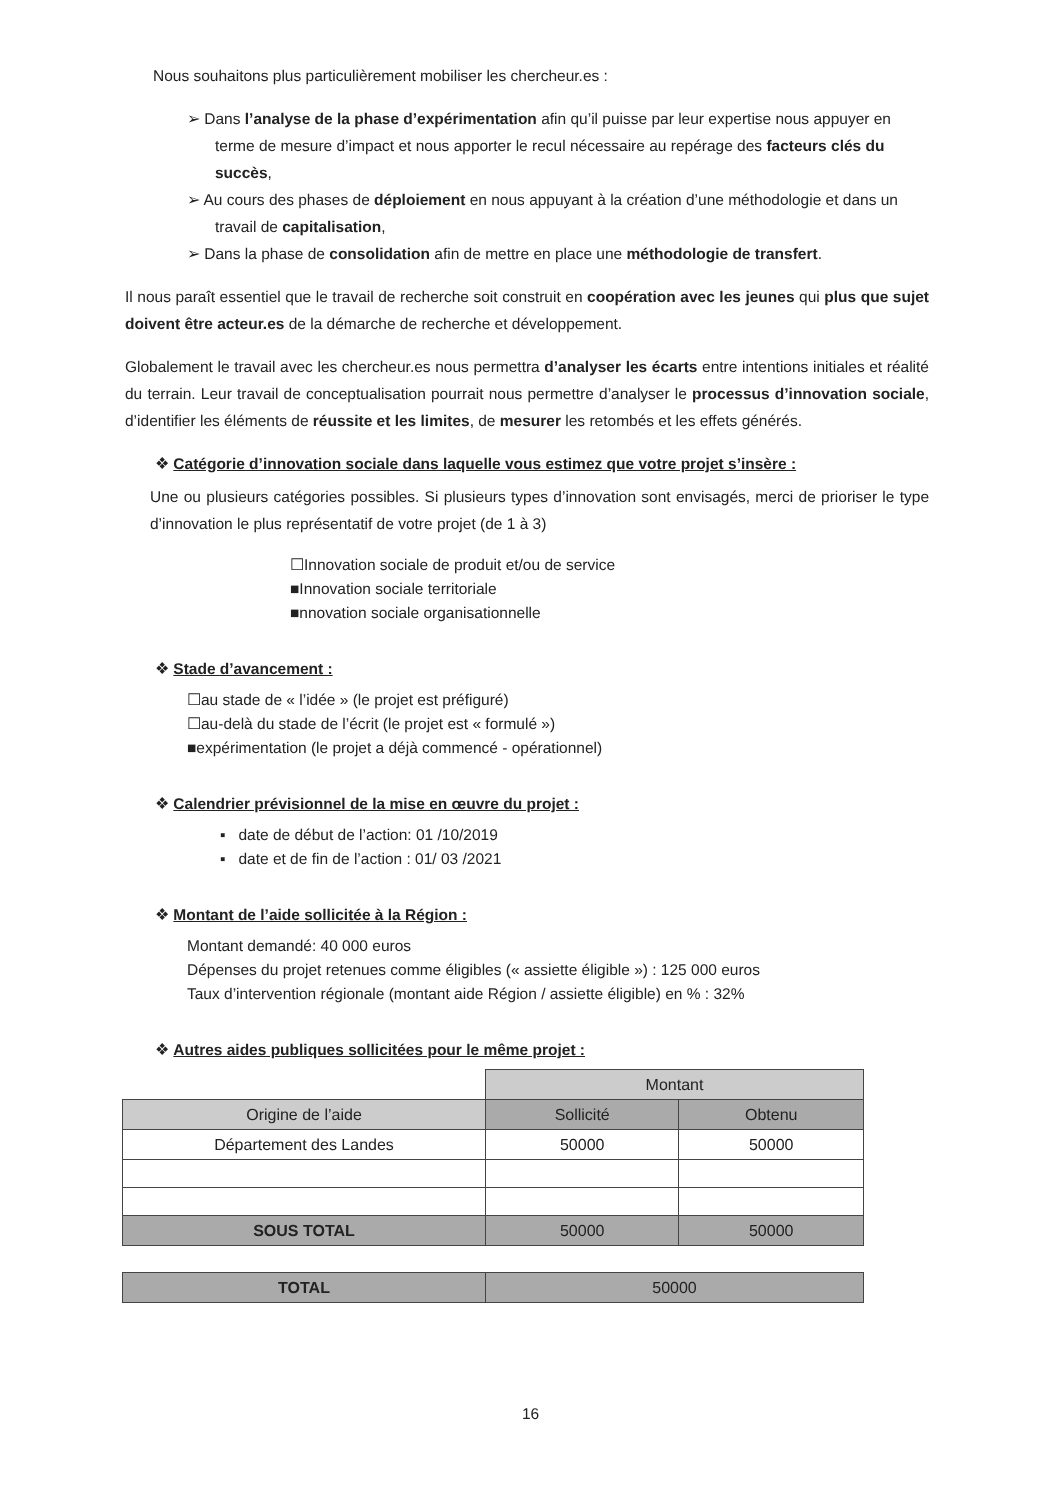Nous souhaitons plus particulièrement mobiliser les chercheur.es :
➢ Dans l’analyse de la phase d’expérimentation afin qu’il puisse par leur expertise nous appuyer en terme de mesure d’impact et nous apporter le recul nécessaire au repérage des facteurs clés du succès,
➢ Au cours des phases de déploiement en nous appuyant à la création d’une méthodologie et dans un travail de capitalisation,
➢ Dans la phase de consolidation afin de mettre en place une méthodologie de transfert.
Il nous paraît essentiel que le travail de recherche soit construit en coopération avec les jeunes qui plus que sujet doivent être acteur.es de la démarche de recherche et développement.
Globalement le travail avec les chercheur.es nous permettra d’analyser les écarts entre intentions initiales et réalité du terrain. Leur travail de conceptualisation pourrait nous permettre d’analyser le processus d’innovation sociale, d’identifier les éléments de réussite et les limites, de mesurer les retombés et les effets générés.
❖ Catégorie d’innovation sociale dans laquelle vous estimez que votre projet s’insère :
Une ou plusieurs catégories possibles. Si plusieurs types d’innovation sont envisagés, merci de prioriser le type d’innovation le plus représentatif de votre projet (de 1 à 3)
☐Innovation sociale de produit et/ou de service
■Innovation sociale territoriale
■nnovation sociale organisationnelle
❖ Stade d’avancement :
☐au stade de « l’idée » (le projet est préfiguré)
☐au-delà du stade de l’écrit (le projet est « formulé »)
■expérimentation (le projet a déjà commencé - opérationnel)
❖ Calendrier prévisionnel de la mise en œuvre du projet :
▪ date de début de l’action: 01 /10/2019
▪ date et de fin de l’action : 01/ 03 /2021
❖ Montant de l’aide sollicitée à la Région :
Montant demandé: 40 000 euros
Dépenses du projet retenues comme éligibles (« assiette éligible ») : 125 000 euros
Taux d’intervention régionale (montant aide Région / assiette éligible) en % : 32%
❖ Autres aides publiques sollicitées pour le même projet :
| | Montant | |
| Origine de l’aide | Sollicité | Obtenu |
| Département des Landes | 50000 | 50000 |
| SOUS TOTAL | 50000 | 50000 |
| TOTAL | 50000 |
16